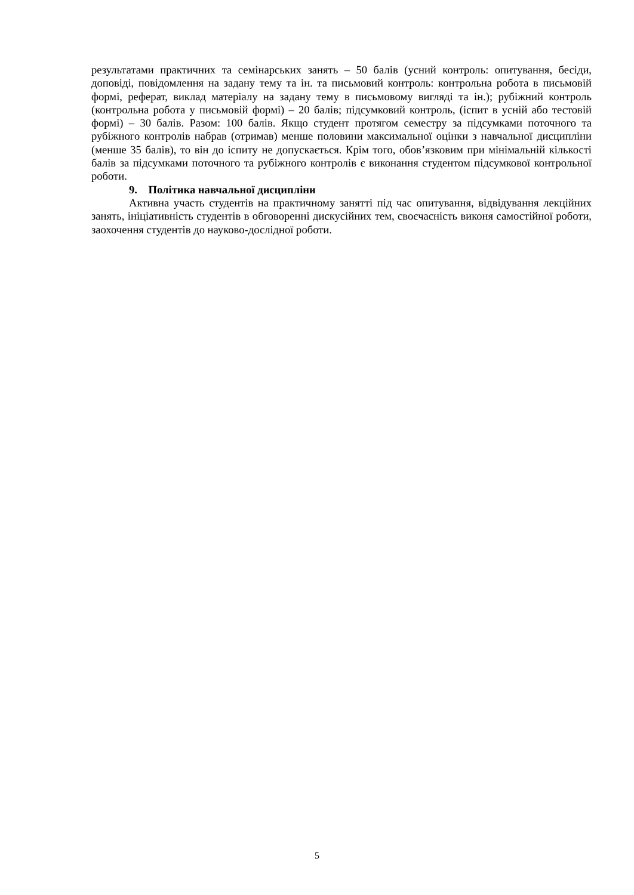результатами практичних та семінарських занять – 50 балів (усний контроль: опитування, бесіди, доповіді, повідомлення на задану тему та ін. та письмовий контроль: контрольна робота в письмовій формі, реферат, виклад матеріалу на задану тему в письмовому вигляді та ін.); рубіжний контроль (контрольна робота у письмовій формі) – 20 балів; підсумковий контроль, (іспит в усній або тестовій формі) – 30 балів. Разом: 100 балів. Якщо студент протягом семестру за підсумками поточного та рубіжного контролів набрав (отримав) менше половини максимальної оцінки з навчальної дисципліни (менше 35 балів), то він до іспиту не допускається. Крім того, обов’язковим при мінімальній кількості балів за підсумками поточного та рубіжного контролів є виконання студентом підсумкової контрольної роботи.
9. Політика навчальної дисципліни
Активна участь студентів на практичному занятті під час опитування, відвідування лекційних занять, ініціативність студентів в обговоренні дискусійних тем, своєчасність виконя самостійної роботи, заохочення студентів до науково-дослідної роботи.
5